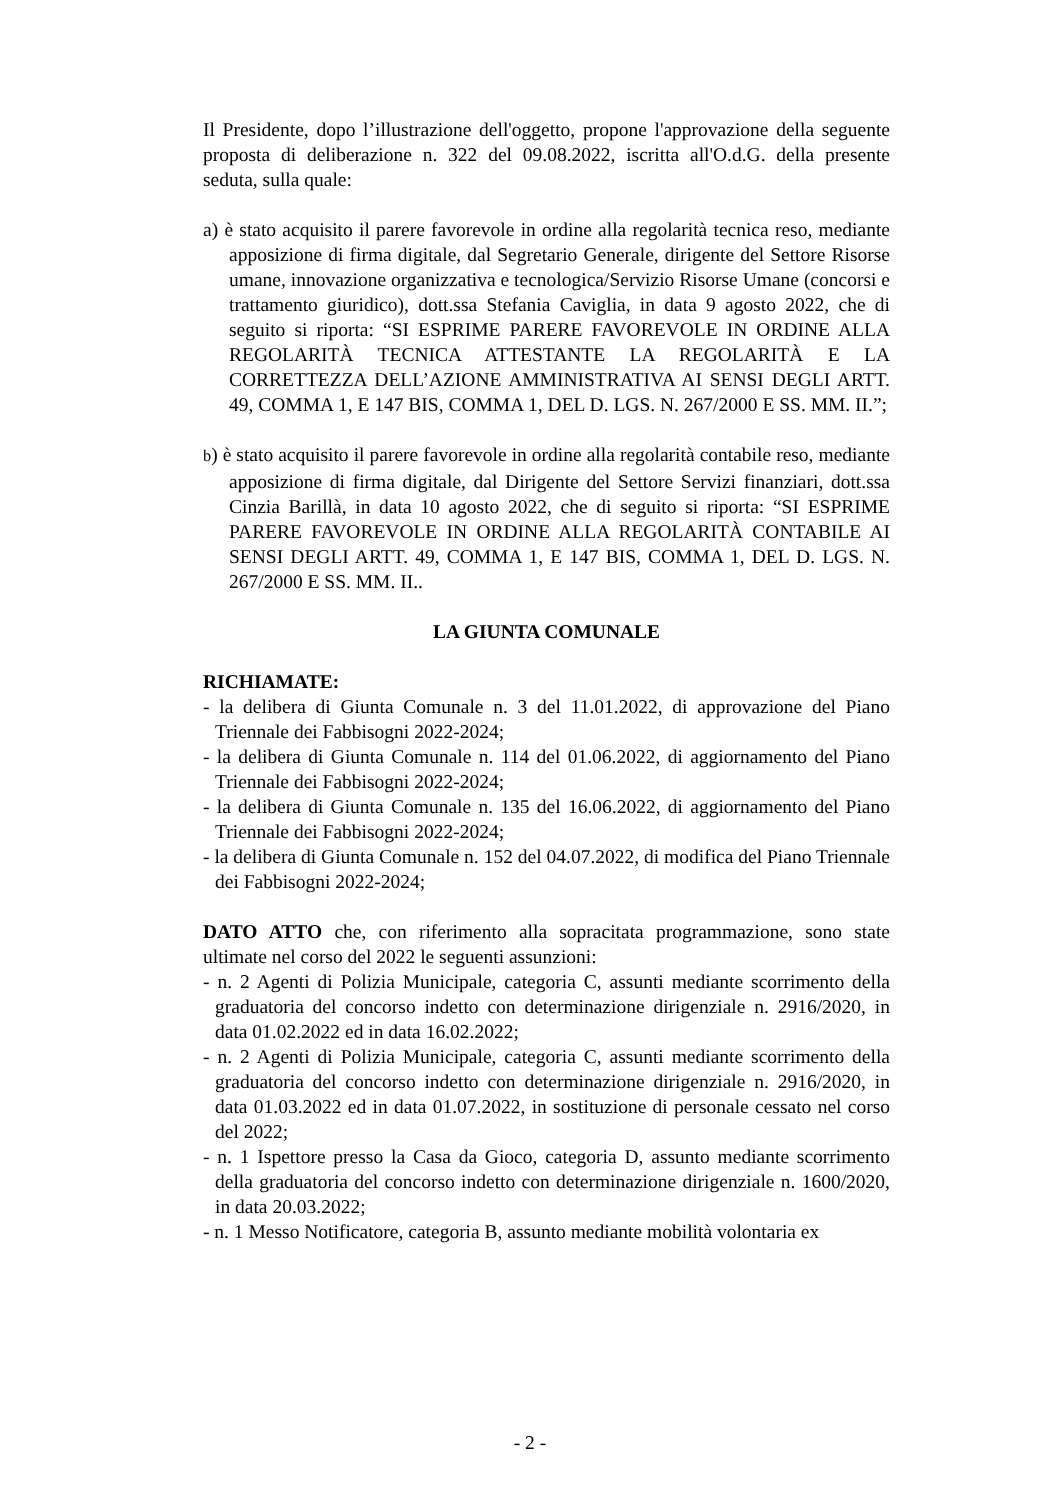Il Presidente, dopo l’illustrazione dell'oggetto, propone l'approvazione della seguente proposta di deliberazione n. 322 del 09.08.2022, iscritta all'O.d.G. della presente seduta, sulla quale:
a) è stato acquisito il parere favorevole in ordine alla regolarità tecnica reso, mediante apposizione di firma digitale, dal Segretario Generale, dirigente del Settore Risorse umane, innovazione organizzativa e tecnologica/Servizio Risorse Umane (concorsi e trattamento giuridico), dott.ssa Stefania Caviglia, in data 9 agosto 2022, che di seguito si riporta: “SI ESPRIME PARERE FAVOREVOLE IN ORDINE ALLA REGOLARITÀ TECNICA ATTESTANTE LA REGOLARITÀ E LA CORRETTEZZA DELL’AZIONE AMMINISTRATIVA AI SENSI DEGLI ARTT. 49, COMMA 1, E 147 BIS, COMMA 1, DEL D. LGS. N. 267/2000 E SS. MM. II.”;
b) è stato acquisito il parere favorevole in ordine alla regolarità contabile reso, mediante apposizione di firma digitale, dal Dirigente del Settore Servizi finanziari, dott.ssa Cinzia Barillà, in data 10 agosto 2022, che di seguito si riporta: “SI ESPRIME PARERE FAVOREVOLE IN ORDINE ALLA REGOLARITÀ CONTABILE AI SENSI DEGLI ARTT. 49, COMMA 1, E 147 BIS, COMMA 1, DEL D. LGS. N. 267/2000 E SS. MM. II..
LA GIUNTA COMUNALE
RICHIAMATE:
- la delibera di Giunta Comunale n. 3 del 11.01.2022, di approvazione del Piano Triennale dei Fabbisogni 2022-2024;
- la delibera di Giunta Comunale n. 114 del 01.06.2022, di aggiornamento del Piano Triennale dei Fabbisogni 2022-2024;
- la delibera di Giunta Comunale n. 135 del 16.06.2022, di aggiornamento del Piano Triennale dei Fabbisogni 2022-2024;
- la delibera di Giunta Comunale n. 152 del 04.07.2022, di modifica del Piano Triennale dei Fabbisogni 2022-2024;
DATO ATTO che, con riferimento alla sopracitata programmazione, sono state ultimate nel corso del 2022 le seguenti assunzioni:
- n. 2 Agenti di Polizia Municipale, categoria C, assunti mediante scorrimento della graduatoria del concorso indetto con determinazione dirigenziale n. 2916/2020, in data 01.02.2022 ed in data 16.02.2022;
- n. 2 Agenti di Polizia Municipale, categoria C, assunti mediante scorrimento della graduatoria del concorso indetto con determinazione dirigenziale n. 2916/2020, in data 01.03.2022 ed in data 01.07.2022, in sostituzione di personale cessato nel corso del 2022;
- n. 1 Ispettore presso la Casa da Gioco, categoria D, assunto mediante scorrimento della graduatoria del concorso indetto con determinazione dirigenziale n. 1600/2020, in data 20.03.2022;
- n. 1 Messo Notificatore, categoria B, assunto mediante mobilità volontaria ex
- 2 -